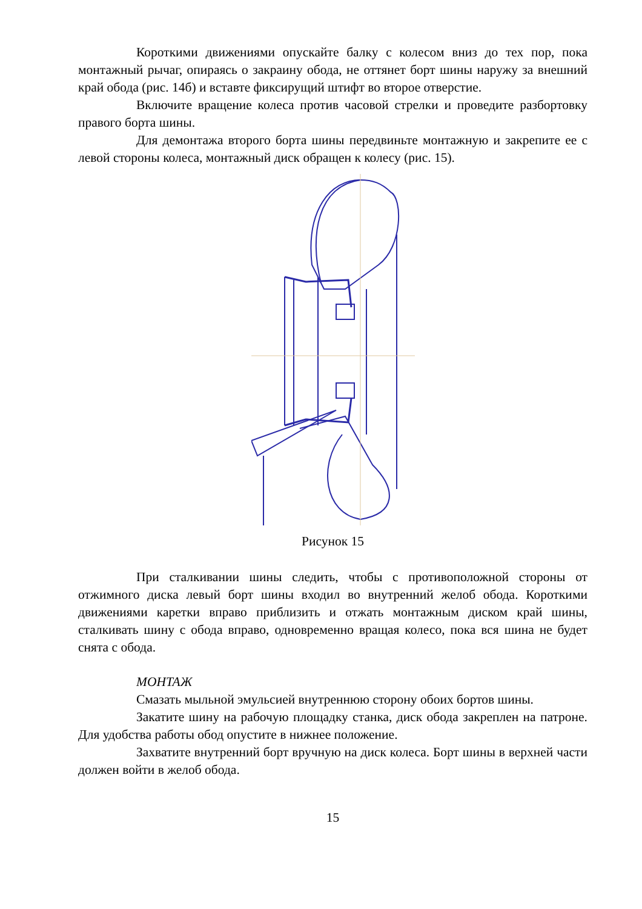Короткими движениями опускайте балку с колесом вниз до тех пор, пока монтажный рычаг, опираясь о закраину обода, не оттянет борт шины наружу за внешний край обода (рис. 14б) и вставте фиксирущий штифт во второе отверстие.
Включите вращение колеса против часовой стрелки и проведите разбортовку правого борта шины.
Для демонтажа второго борта шины передвиньте монтажную и закрепите ее с левой стороны колеса, монтажный диск обращен к колесу (рис. 15).
Рисунок 15
При сталкивании шины следить, чтобы с противоположной стороны от отжимного диска левый борт шины входил во внутренний желоб обода. Короткими движениями каретки вправо приблизить и отжать монтажным диском край шины, сталкивать шину с обода вправо, одновременно вращая колесо, пока вся шина не будет снята с обода.
МОНТАЖ
Смазать мыльной эмульсией внутреннюю сторону обоих бортов шины.
Закатите шину на рабочую площадку станка, диск обода закреплен на патроне. Для удобства работы обод опустите в нижнее положение.
Захватите внутренний борт вручную на диск колеса. Борт шины в верхней части должен войти в желоб обода.
15